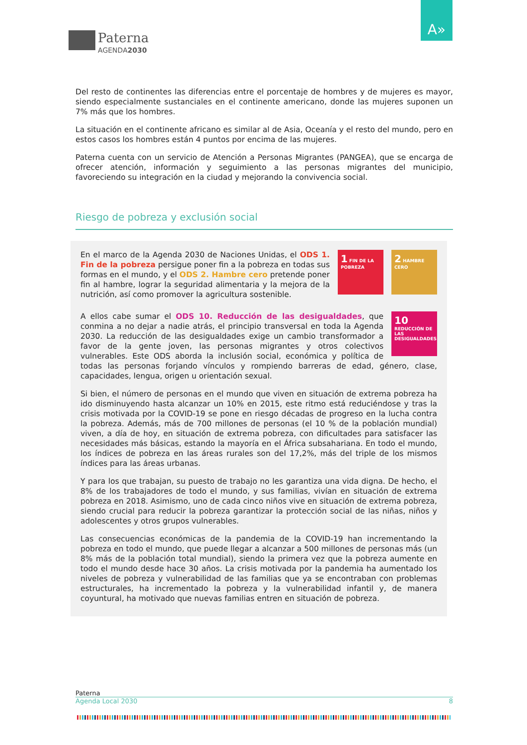Paterna
AGENDA2030
A»
Del resto de continentes las diferencias entre el porcentaje de hombres y de mujeres es mayor, siendo especialmente sustanciales en el continente americano, donde las mujeres suponen un 7% más que los hombres.
La situación en el continente africano es similar al de Asia, Oceanía y el resto del mundo, pero en estos casos los hombres están 4 puntos por encima de las mujeres.
Paterna cuenta con un servicio de Atención a Personas Migrantes (PANGEA), que se encarga de ofrecer atención, información y seguimiento a las personas migrantes del municipio, favoreciendo su integración en la ciudad y mejorando la convivencia social.
Riesgo de pobreza y exclusión social
2 HAMBRE CERO
1 FIN DE LA POBREZA
En el marco de la Agenda 2030 de Naciones Unidas, el ODS 1. Fin de la pobreza persigue poner fin a la pobreza en todas sus formas en el mundo, y el ODS 2. Hambre cero pretende poner fin al hambre, lograr la seguridad alimentaria y la mejora de la nutrición, así como promover la agricultura sostenible.
10 REDUCCIÓN DE LAS DESIGUALDADES
A ellos cabe sumar el ODS 10. Reducción de las desigualdades, que conmina a no dejar a nadie atrás, el principio transversal en toda la Agenda 2030. La reducción de las desigualdades exige un cambio transformador a favor de la gente joven, las personas migrantes y otros colectivos vulnerables. Este ODS aborda la inclusión social, económica y política de todas las personas forjando vínculos y rompiendo barreras de edad, género, clase, capacidades, lengua, origen u orientación sexual.
Si bien, el número de personas en el mundo que viven en situación de extrema pobreza ha ido disminuyendo hasta alcanzar un 10% en 2015, este ritmo está reduciéndose y tras la crisis motivada por la COVID-19 se pone en riesgo décadas de progreso en la lucha contra la pobreza. Además, más de 700 millones de personas (el 10 % de la población mundial) viven, a día de hoy, en situación de extrema pobreza, con dificultades para satisfacer las necesidades más básicas, estando la mayoría en el África subsahariana. En todo el mundo, los índices de pobreza en las áreas rurales son del 17,2%, más del triple de los mismos índices para las áreas urbanas.
Y para los que trabajan, su puesto de trabajo no les garantiza una vida digna. De hecho, el 8% de los trabajadores de todo el mundo, y sus familias, vivían en situación de extrema pobreza en 2018. Asimismo, uno de cada cinco niños vive en situación de extrema pobreza, siendo crucial para reducir la pobreza garantizar la protección social de las niñas, niños y adolescentes y otros grupos vulnerables.
Las consecuencias económicas de la pandemia de la COVID-19 han incrementando la pobreza en todo el mundo, que puede llegar a alcanzar a 500 millones de personas más (un 8% más de la población total mundial), siendo la primera vez que la pobreza aumente en todo el mundo desde hace 30 años. La crisis motivada por la pandemia ha aumentado los niveles de pobreza y vulnerabilidad de las familias que ya se encontraban con problemas estructurales, ha incrementado la pobreza y la vulnerabilidad infantil y, de manera coyuntural, ha motivado que nuevas familias entren en situación de pobreza.
Paterna
Agenda Local 2030 8